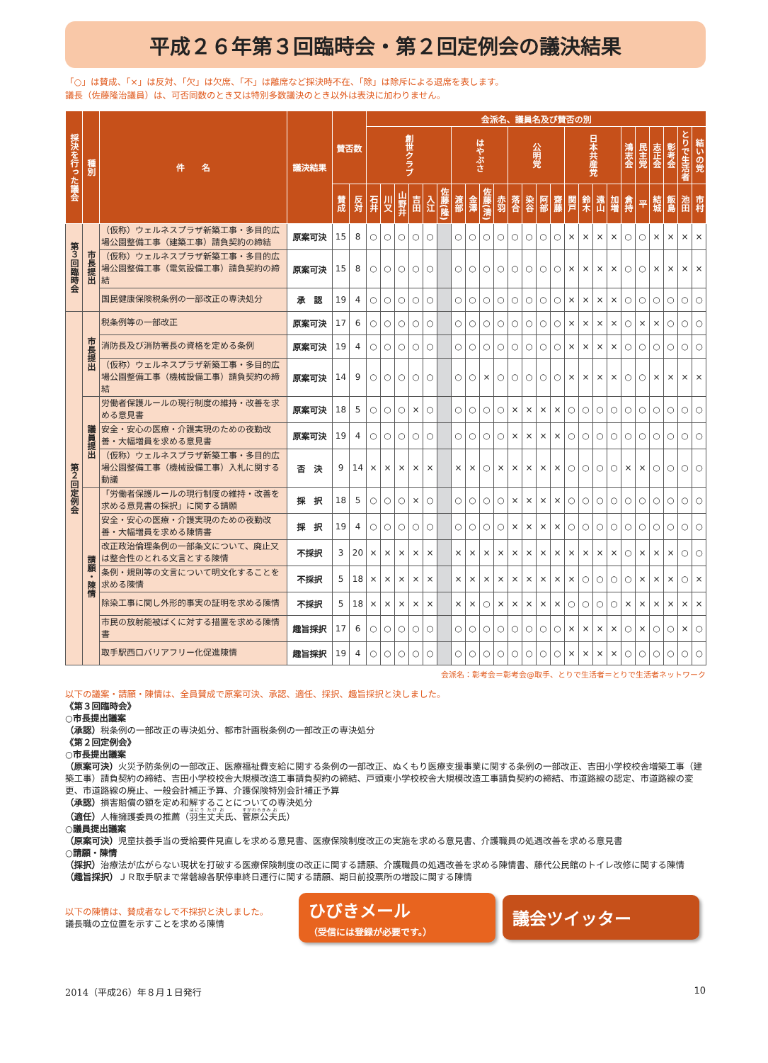平成２６年第３回臨時会・第２回定例会の議決結果
「○」は賛成、「×」は反対、「欠」は欠席、「不」は離席など採決時不在、「除」は除斥による退席を表します。
議長（佐藤隆治議員）は、可否同数のとき又は特別多数議決のとき以外は表決に加わりません。
| 採決を行った議会 | 種別 | 件 名 | 議決結果 | 賛否数 | | 会派名、議員名及び賛否の別 | | | | | | | | | | | | | | | | | | | | | | | |
| --- | --- | --- | --- | --- | --- | --- | --- | --- | --- | --- | --- | --- | --- | --- | --- | --- | --- | --- | --- | --- | --- | --- | --- | --- | --- | --- | --- | --- | --- |
| | | | | | | 創世クラブ | | | | | | はやぶさ | | | | 公明党 | | | | 日本共産党 | | | | 鴻志会 | 民主党 | 志正会 | 彰考会 | とりで生活者 | 結いの党 |
| | | | | 賛成 | 反対 | 石井 | 川又 | 山野井 | 吉田 | 入江 | 佐藤(隆) | 渡部 | 金澤 | 佐藤(清) | 赤羽 | 落合 | 染谷 | 阿部 | 齋藤 | 関戸 | 鈴木 | 遠山 | 加増 | 倉持 | 平 | 結城 | 飯島 | 池田 | 市村 |
| 第３回臨時会 | 市長提出 | （仮称）ウェルネスプラザ新築工事・多目的広場公園整備工事（建築工事）請負契約の締結 | 原案可決 | 15 | 8 | ○ | ○ | ○ | ○ | ○ | | ○ | ○ | ○ | ○ | ○ | ○ | ○ | ○ | × | × | × | × | ○ | ○ | × | × | × | × |
| | | （仮称）ウェルネスプラザ新築工事・多目的広場公園整備工事（電気設備工事）請負契約の締結 | 原案可決 | 15 | 8 | ○ | ○ | ○ | ○ | ○ | | ○ | ○ | ○ | ○ | ○ | ○ | ○ | ○ | × | × | × | × | ○ | ○ | × | × | × | × |
| | | 国民健康保険税条例の一部改正の専決処分 | 承 認 | 19 | 4 | ○ | ○ | ○ | ○ | ○ | | ○ | ○ | ○ | ○ | ○ | ○ | ○ | ○ | × | × | × | × | ○ | ○ | ○ | ○ | ○ | ○ |
| 第２回定例会 | 市長提出 | 税条例等の一部改正 | 原案可決 | 17 | 6 | ○ | ○ | ○ | ○ | ○ | | ○ | ○ | ○ | ○ | ○ | ○ | ○ | ○ | × | × | × | × | ○ | × | × | ○ | ○ | ○ |
| | | 消防長及び消防署長の資格を定める条例 | 原案可決 | 19 | 4 | ○ | ○ | ○ | ○ | ○ | | ○ | ○ | ○ | ○ | ○ | ○ | ○ | ○ | × | × | × | × | ○ | ○ | ○ | ○ | ○ | ○ |
| | | （仮称）ウェルネスプラザ新築工事・多目的広場公園整備工事（機械設備工事）請負契約の締結 | 原案可決 | 14 | 9 | ○ | ○ | ○ | ○ | ○ | | ○ | ○ | × | ○ | ○ | ○ | ○ | ○ | × | × | × | × | ○ | ○ | × | × | × | × |
| | 議員提出 | 労働者保護ルールの現行制度の維持・改善を求める意見書 | 原案可決 | 18 | 5 | ○ | ○ | ○ | × | ○ | | ○ | ○ | ○ | ○ | × | × | × | × | ○ | ○ | ○ | ○ | ○ | ○ | ○ | ○ | ○ | ○ |
| | | 安全・安心の医療・介護実現のための夜勤改善・大幅増員を求める意見書 | 原案可決 | 19 | 4 | ○ | ○ | ○ | ○ | ○ | | ○ | ○ | ○ | ○ | × | × | × | × | ○ | ○ | ○ | ○ | ○ | ○ | ○ | ○ | ○ | ○ |
| | | （仮称）ウェルネスプラザ新築工事・多目的広場公園整備工事（機械設備工事）入札に関する動議 | 否 決 | 9 | 14 | × | × | × | × | × | | × | × | ○ | × | × | × | × | × | ○ | ○ | ○ | ○ | × | × | ○ | ○ | ○ | ○ |
| | 請願・陳情 | 「労働者保護ルールの現行制度の維持・改善を求める意見書の採択」に関する請願 | 採 択 | 18 | 5 | ○ | ○ | ○ | × | ○ | | ○ | ○ | ○ | ○ | × | × | × | × | ○ | ○ | ○ | ○ | ○ | ○ | ○ | ○ | ○ | ○ |
| | | 安全・安心の医療・介護実現のための夜勤改善・大幅増員を求める陳情書 | 採 択 | 19 | 4 | ○ | ○ | ○ | ○ | ○ | | ○ | ○ | ○ | ○ | × | × | × | × | ○ | ○ | ○ | ○ | ○ | ○ | ○ | ○ | ○ | ○ |
| | | 改正政治倫理条例の一部条文について、廃止又は整合性のとれる文言とする陳情 | 不採択 | 3 | 20 | × | × | × | × | × | | × | × | × | × | × | × | × | × | × | × | × | × | ○ | × | × | × | ○ | ○ |
| | | 条例・規則等の文言について明文化することを求める陳情 | 不採択 | 5 | 18 | × | × | × | × | × | | × | × | × | × | × | × | × | × | × | ○ | ○ | ○ | ○ | × | × | × | ○ | × |
| | | 除染工事に関し外形的事実の証明を求める陳情 | 不採択 | 5 | 18 | × | × | × | × | × | | × | × | ○ | × | × | × | × | × | ○ | ○ | ○ | ○ | × | × | × | × | × | × |
| | | 市民の放射能被ばくに対する措置を求める陳情書 | 趣旨採択 | 17 | 6 | ○ | ○ | ○ | ○ | ○ | | ○ | ○ | ○ | ○ | ○ | ○ | ○ | ○ | × | × | × | × | ○ | × | ○ | ○ | × | ○ |
| | | 取手駅西口バリアフリー化促進陳情 | 趣旨採択 | 19 | 4 | ○ | ○ | ○ | ○ | ○ | | ○ | ○ | ○ | ○ | ○ | ○ | ○ | ○ | × | × | × | × | ○ | ○ | ○ | ○ | ○ | ○ |
会派名：彰考会＝彰考会@取手、とりで生活者＝とりで生活者ネットワーク
以下の議案・請願・陳情は、全員賛成で原案可決、承認、適任、採択、趣旨採択と決しました。
《第３回臨時会》
○市長提出議案
（承認）税条例の一部改正の専決処分、都市計画税条例の一部改正の専決処分
《第２回定例会》
○市長提出議案
（原案可決）火災予防条例の一部改正、医療福祉費支給に関する条例の一部改正、ぬくもり医療支援事業に関する条例の一部改正、吉田小学校校舎増築工事（建築工事）請負契約の締結、吉田小学校校舎大規模改造工事請負契約の締結、戸頭東小学校校舎大規模改造工事請負契約の締結、市道路線の認定、市道路線の変更、市道路線の廃止、一般会計補正予算、介護保険特別会計補正予算
（承認）損害賠償の額を定め和解することについての専決処分
（適任）人権擁護委員の推薦（羽生丈夫氏、菅原公夫氏）
○議員提出議案
（原案可決）児童扶養手当の受給要件見直しを求める意見書、医療保険制度改正の実施を求める意見書、介護職員の処遇改善を求める意見書
○請願・陳情
（採択）治療法が広がらない現状を打破する医療保険制度の改正に関する請願、介護職員の処遇改善を求める陳情書、藤代公民館のトイレ改修に関する陳情
（趣旨採択）ＪＲ取手駅まで常磐線各駅停車終日運行に関する請願、期日前投票所の増設に関する陳情
以下の陳情は、賛成者なしで不採択と決しました。
議長職の立位置を示すことを求める陳情
ひびきメール
（受信には登録が必要です。）
議会ツイッター
2014（平成26）年８月１日発行 10